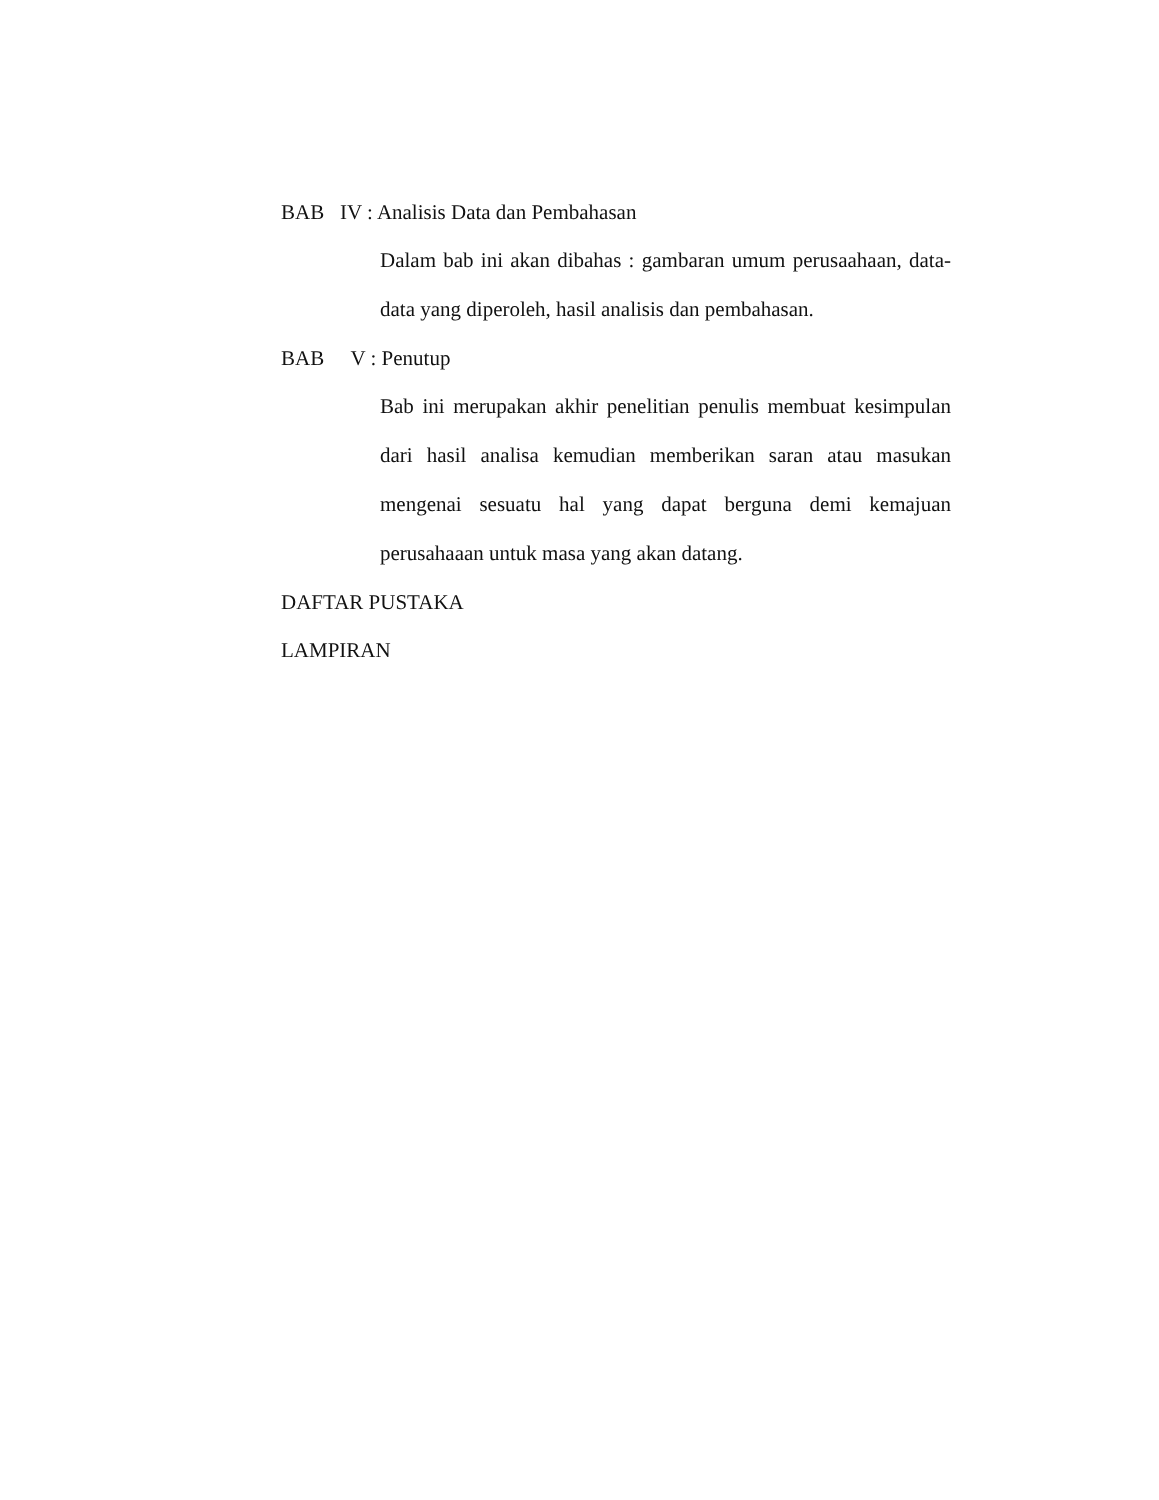BAB IV : Analisis Data dan Pembahasan
Dalam bab ini akan dibahas : gambaran umum perusaahaan, data-data yang diperoleh, hasil analisis dan pembahasan.
BAB V : Penutup
Bab ini merupakan akhir penelitian penulis membuat kesimpulan dari hasil analisa kemudian memberikan saran atau masukan mengenai sesuatu hal yang dapat berguna demi kemajuan perusahaaan untuk masa yang akan datang.
DAFTAR PUSTAKA
LAMPIRAN